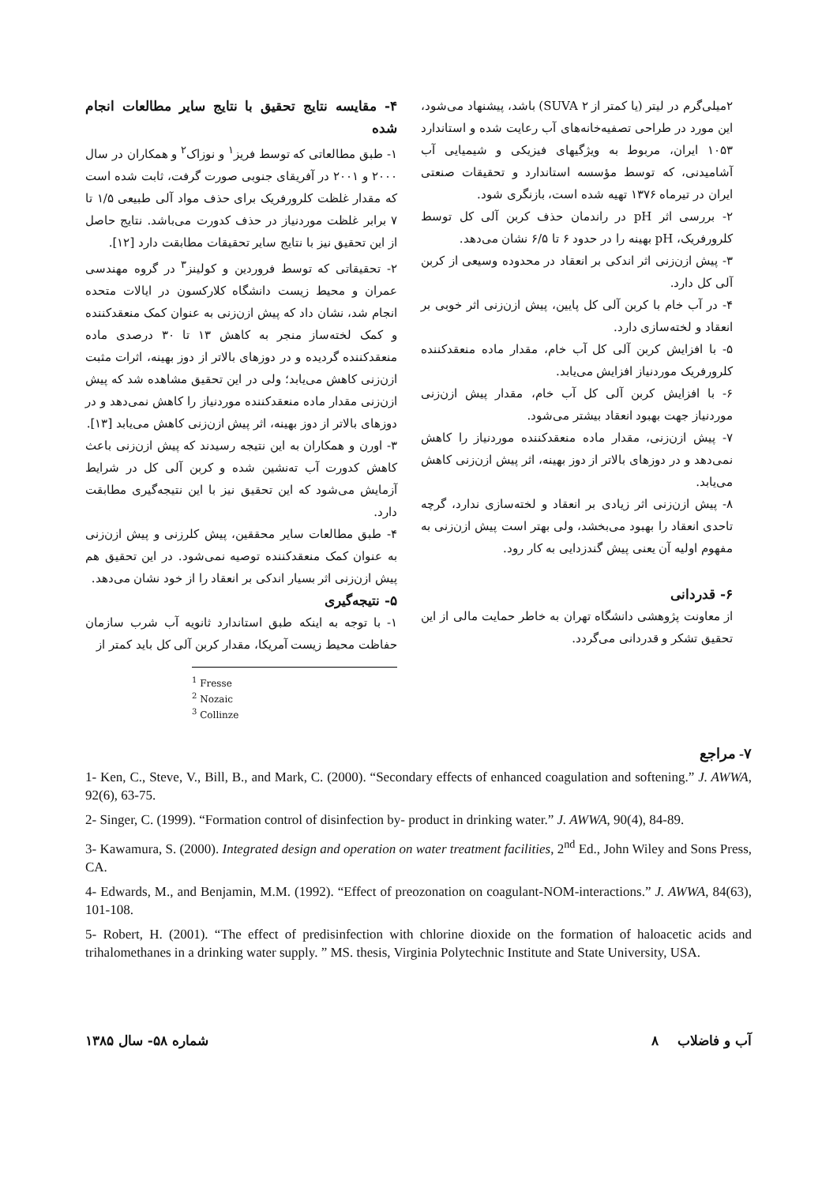۴- مقایسه نتایج تحقیق با نتایج سایر مطالعات انجام شده
۱- طبق مطالعاتی که توسط فریز<sup>۱</sup> و نوزاک<sup>۲</sup> و همکاران در سال ۲۰۰۰ و ۲۰۰۱ در آفریقای جنوبی صورت گرفت، ثابت شده است که مقدار غلظت کلرورفریک برای حذف مواد آلی طبیعی ۱/۵ تا ۷ برابر غلظت موردنیاز در حذف کدورت می‌باشد. نتایج حاصل از این تحقیق نیز با نتایج سایر تحقیقات مطابقت دارد [۱۲].
۲- تحقیقاتی که توسط فروردین و کولینز<sup>۳</sup> در گروه مهندسی عمران و محیط زیست دانشگاه کلارکسون در ایالات متحده انجام شد، نشان داد که پیش ازن‌زنی به عنوان کمک منعقدکننده و کمک لخته‌ساز منجر به کاهش ۱۳ تا ۳۰ درصدی ماده منعقدکننده گردیده و در دوزهای بالاتر از دوز بهینه، اثرات مثبت ازن‌زنی کاهش می‌یابد؛ ولی در این تحقیق مشاهده شد که پیش ازن‌زنی مقدار ماده منعقدکننده موردنیاز را کاهش نمی‌دهد و در دوزهای بالاتر از دوز بهینه، اثر پیش ازن‌زنی کاهش می‌یابد [۱۳].
۳- اورن و همکاران به این نتیجه رسیدند که پیش ازن‌زنی باعث کاهش کدورت آب ته‌نشین شده و کربن آلی کل در شرایط آزمایش می‌شود که این تحقیق نیز با این نتیجه‌گیری مطابقت دارد.
۴- طبق مطالعات سایر محققین، پیش کلرزنی و پیش ازن‌زنی به عنوان کمک منعقدکننده توصیه نمی‌شود. در این تحقیق هم پیش ازن‌زنی اثر بسیار اندکی بر انعقاد را از خود نشان می‌دهد.
۵- نتیجه‌گیری
۱- با توجه به اینکه طبق استاندارد ثانویه آب شرب سازمان حفاظت محیط زیست آمریکا، مقدار کربن آلی کل باید کمتر از
<sup>1</sup> Fresse
<sup>2</sup> Nozaic
<sup>3</sup> Collinze
۲میلی‌گرم در لیتر (یا کمتر از SUVA ۲) باشد، پیشنهاد می‌شود، این مورد در طراحی تصفیه‌خانه‌های آب رعایت شده و استاندارد ۱۰۵۳ ایران، مربوط به ویژگیهای فیزیکی و شیمیایی آب آشامیدنی، که توسط مؤسسه استاندارد و تحقیقات صنعتی ایران در تیرماه ۱۳۷۶ تهیه شده است، بازنگری شود.
۲- بررسی اثر pH در راندمان حذف کربن آلی کل توسط کلرورفریک، pH بهینه را در حدود ۶ تا ۶/۵ نشان می‌دهد.
۳- پیش ازن‌زنی اثر اندکی بر انعقاد در محدوده وسیعی از کربن آلی کل دارد.
۴- در آب خام با کربن آلی کل پایین، پیش ازن‌زنی اثر خوبی بر انعقاد و لخته‌سازی دارد.
۵- با افزایش کربن آلی کل آب خام، مقدار ماده منعقدکننده کلرورفریک موردنیاز افزایش می‌یابد.
۶- با افزایش کربن آلی کل آب خام، مقدار پیش ازن‌زنی موردنیاز جهت بهبود انعقاد بیشتر می‌شود.
۷- پیش ازن‌زنی، مقدار ماده منعقدکننده موردنیاز را کاهش نمی‌دهد و در دوزهای بالاتر از دوز بهینه، اثر پیش ازن‌زنی کاهش می‌یابد.
۸- پیش ازن‌زنی اثر زیادی بر انعقاد و لخته‌سازی ندارد، گرچه تاحدی انعقاد را بهبود می‌بخشد، ولی بهتر است پیش ازن‌زنی به مفهوم اولیه آن یعنی پیش گندزدایی به کار رود.
۶- قدردانی
از معاونت پژوهشی دانشگاه تهران به خاطر حمایت مالی از این تحقیق تشکر و قدردانی می‌گردد.
۷- مراجع
1- Ken, C., Steve, V., Bill, B., and Mark, C. (2000). “Secondary effects of enhanced coagulation and softening.” J. AWWA, 92(6), 63-75.
2- Singer, C. (1999). “Formation control of disinfection by- product in drinking water.” J. AWWA, 90(4), 84-89.
3- Kawamura, S. (2000). Integrated design and operation on water treatment facilities, 2<sup>nd</sup> Ed., John Wiley and Sons Press, CA.
4- Edwards, M., and Benjamin, M.M. (1992). “Effect of preozonation on coagulant-NOM-interactions.” J. AWWA, 84(63), 101-108.
5- Robert, H. (2001). “The effect of predisinfection with chlorine dioxide on the formation of haloacetic acids and trihalomethanes in a drinking water supply. ” MS. thesis, Virginia Polytechnic Institute and State University, USA.
شماره ۵۸- سال ۱۳۸۵ آب و فاضلاب ۸